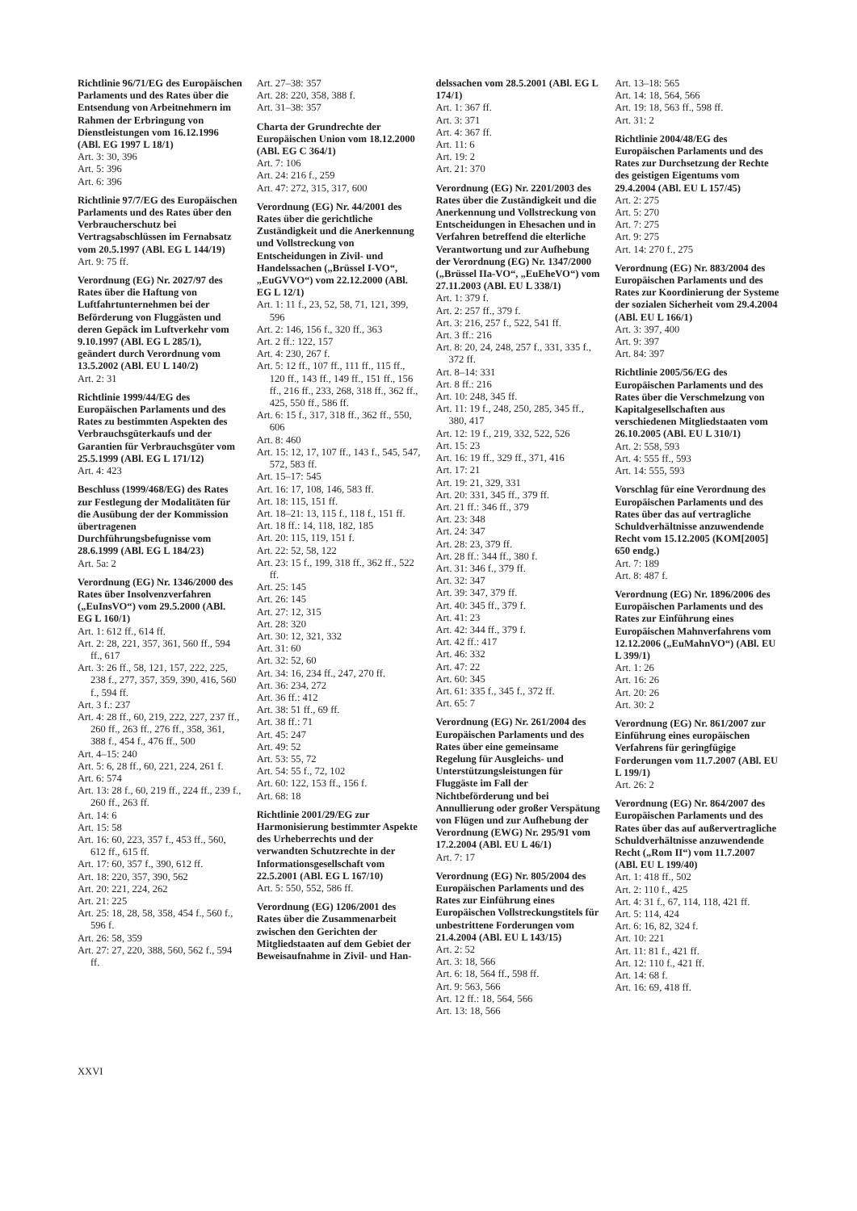Richtlinie 96/71/EG des Europäischen Parlaments und des Rates über die Entsendung von Arbeitnehmern im Rahmen der Erbringung von Dienstleistungen vom 16.12.1996 (ABl. EG 1997 L 18/1)
Art. 3: 30, 396
Art. 5: 396
Art. 6: 396
Richtlinie 97/7/EG des Europäischen Parlaments und des Rates über den Verbraucherschutz bei Vertragsabschlüssen im Fernabsatz vom 20.5.1997 (ABl. EG L 144/19)
Art. 9: 75 ff.
Verordnung (EG) Nr. 2027/97 des Rates über die Haftung von Luftfahrtunternehmen bei der Beförderung von Fluggästen und deren Gepäck im Luftverkehr vom 9.10.1997 (ABl. EG L 285/1), geändert durch Verordnung vom 13.5.2002 (ABl. EU L 140/2)
Art. 2: 31
Richtlinie 1999/44/EG des Europäischen Parlaments und des Rates zu bestimmten Aspekten des Verbrauchsgüterkaufs und der Garantien für Verbrauchsgüter vom 25.5.1999 (ABl. EG L 171/12)
Art. 4: 423
Beschluss (1999/468/EG) des Rates zur Festlegung der Modalitäten für die Ausübung der der Kommission übertragenen Durchführungsbefugnisse vom 28.6.1999 (ABl. EG L 184/23)
Art. 5a: 2
Verordnung (EG) Nr. 1346/2000 des Rates über Insolvenzverfahren („EuInsVO“) vom 29.5.2000 (ABl. EG L 160/1)
Art. 1: 612 ff., 614 ff.
Art. 2: 28, 221, 357, 361, 560 ff., 594 ff., 617
Art. 3: 26 ff., 58, 121, 157, 222, 225, 238 f., 277, 357, 359, 390, 416, 560 f., 594 ff.
Art. 3 f.: 237
Art. 4: 28 ff., 60, 219, 222, 227, 237 ff., 260 ff., 263 ff., 276 ff., 358, 361, 388 f., 454 f., 476 ff., 500
Art. 4–15: 240
Art. 5: 6, 28 ff., 60, 221, 224, 261 f.
Art. 6: 574
Art. 13: 28 f., 60, 219 ff., 224 ff., 239 f., 260 ff., 263 ff.
Art. 14: 6
Art. 15: 58
Art. 16: 60, 223, 357 f., 453 ff., 560, 612 ff., 615 ff.
Art. 17: 60, 357 f., 390, 612 ff.
Art. 18: 220, 357, 390, 562
Art. 20: 221, 224, 262
Art. 21: 225
Art. 25: 18, 28, 58, 358, 454 f., 560 f., 596 f.
Art. 26: 58, 359
Art. 27: 27, 220, 388, 560, 562 f., 594 ff.
Art. 27–38: 357
Art. 28: 220, 358, 388 f.
Art. 31–38: 357
Charta der Grundrechte der Europäischen Union vom 18.12.2000 (ABl. EG C 364/1)
Art. 7: 106
Art. 24: 216 f., 259
Art. 47: 272, 315, 317, 600
Verordnung (EG) Nr. 44/2001 des Rates über die gerichtliche Zuständigkeit und die Anerkennung und Vollstreckung von Entscheidungen in Zivil- und Handelssachen („Brüssel I-VO“, „EuGVVO“) vom 22.12.2000 (ABl. EG L 12/1)
Art. 1: 11 f., 23, 52, 58, 71, 121, 399, 596
Art. 2: 146, 156 f., 320 ff., 363
Art. 2 ff.: 122, 157
Art. 4: 230, 267 f.
Art. 5: 12 ff., 107 ff., 111 ff., 115 ff., 120 ff., 143 ff., 149 ff., 151 ff., 156 ff., 216 ff., 233, 268, 318 ff., 362 ff., 425, 550 ff., 586 ff.
Art. 6: 15 f., 317, 318 ff., 362 ff., 550, 606
Art. 8: 460
Art. 15: 12, 17, 107 ff., 143 f., 545, 547, 572, 583 ff.
Art. 15–17: 545
Art. 16: 17, 108, 146, 583 ff.
Art. 18: 115, 151 ff.
Art. 18–21: 13, 115 f., 118 f., 151 ff.
Art. 18 ff.: 14, 118, 182, 185
Art. 20: 115, 119, 151 f.
Art. 22: 52, 58, 122
Art. 23: 15 f., 199, 318 ff., 362 ff., 522 ff.
Art. 25: 145
Art. 26: 145
Art. 27: 12, 315
Art. 28: 320
Art. 30: 12, 321, 332
Art. 31: 60
Art. 32: 52, 60
Art. 34: 16, 234 ff., 247, 270 ff.
Art. 36: 234, 272
Art. 36 ff.: 412
Art. 38: 51 ff., 69 ff.
Art. 38 ff.: 71
Art. 45: 247
Art. 49: 52
Art. 53: 55, 72
Art. 54: 55 f., 72, 102
Art. 60: 122, 153 ff., 156 f.
Art. 68: 18
Richtlinie 2001/29/EG zur Harmonisierung bestimmter Aspekte des Urheberrechts und der verwandten Schutzrechte in der Informationsgesellschaft vom 22.5.2001 (ABl. EG L 167/10)
Art. 5: 550, 552, 586 ff.
Verordnung (EG) 1206/2001 des Rates über die Zusammenarbeit zwischen den Gerichten der Mitgliedstaaten auf dem Gebiet der Beweisaufnahme in Zivil- und Han-
delssachen vom 28.5.2001 (ABl. EG L 174/1)
Art. 1: 367 ff.
Art. 3: 371
Art. 4: 367 ff.
Art. 11: 6
Art. 19: 2
Art. 21: 370
Verordnung (EG) Nr. 2201/2003 des Rates über die Zuständigkeit und die Anerkennung und Vollstreckung von Entscheidungen in Ehesachen und in Verfahren betreffend die elterliche Verantwortung und zur Aufhebung der Verordnung (EG) Nr. 1347/2000 („Brüssel IIa-VO“, „EuEheVO“) vom 27.11.2003 (ABl. EU L 338/1)
Art. 1: 379 f.
Art. 2: 257 ff., 379 f.
Art. 3: 216, 257 f., 522, 541 ff.
Art. 3 ff.: 216
Art. 8: 20, 24, 248, 257 f., 331, 335 f., 372 ff.
Art. 8–14: 331
Art. 8 ff.: 216
Art. 10: 248, 345 ff.
Art. 11: 19 f., 248, 250, 285, 345 ff., 380, 417
Art. 12: 19 f., 219, 332, 522, 526
Art. 15: 23
Art. 16: 19 ff., 329 ff., 371, 416
Art. 17: 21
Art. 19: 21, 329, 331
Art. 20: 331, 345 ff., 379 ff.
Art. 21 ff.: 346 ff., 379
Art. 23: 348
Art. 24: 347
Art. 28: 23, 379 ff.
Art. 28 ff.: 344 ff., 380 f.
Art. 31: 346 f., 379 ff.
Art. 32: 347
Art. 39: 347, 379 ff.
Art. 40: 345 ff., 379 f.
Art. 41: 23
Art. 42: 344 ff., 379 f.
Art. 42 ff.: 417
Art. 46: 332
Art. 47: 22
Art. 60: 345
Art. 61: 335 f., 345 f., 372 ff.
Art. 65: 7
Verordnung (EG) Nr. 261/2004 des Europäischen Parlaments und des Rates über eine gemeinsame Regelung für Ausgleichs- und Unterstützungsleistungen für Fluggäste im Fall der Nichtbeförderung und bei Annullierung oder großer Verspätung von Flügen und zur Aufhebung der Verordnung (EWG) Nr. 295/91 vom 17.2.2004 (ABl. EU L 46/1)
Art. 7: 17
Verordnung (EG) Nr. 805/2004 des Europäischen Parlaments und des Rates zur Einführung eines Europäischen Vollstreckungstitels für unbestrittene Forderungen vom 21.4.2004 (ABl. EU L 143/15)
Art. 2: 52
Art. 3: 18, 566
Art. 6: 18, 564 ff., 598 ff.
Art. 9: 563, 566
Art. 12 ff.: 18, 564, 566
Art. 13: 18, 566
Art. 13–18: 565
Art. 14: 18, 564, 566
Art. 19: 18, 563 ff., 598 ff.
Art. 31: 2
Richtlinie 2004/48/EG des Europäischen Parlaments und des Rates zur Durchsetzung der Rechte des geistigen Eigentums vom 29.4.2004 (ABl. EU L 157/45)
Art. 2: 275
Art. 5: 270
Art. 7: 275
Art. 9: 275
Art. 14: 270 f., 275
Verordnung (EG) Nr. 883/2004 des Europäischen Parlaments und des Rates zur Koordinierung der Systeme der sozialen Sicherheit vom 29.4.2004 (ABl. EU L 166/1)
Art. 3: 397, 400
Art. 9: 397
Art. 84: 397
Richtlinie 2005/56/EG des Europäischen Parlaments und des Rates über die Verschmelzung von Kapitalgesellschaften aus verschiedenen Mitgliedstaaten vom 26.10.2005 (ABl. EU L 310/1)
Art. 2: 558, 593
Art. 4: 555 ff., 593
Art. 14: 555, 593
Vorschlag für eine Verordnung des Europäischen Parlaments und des Rates über das auf vertragliche Schuldverhältnisse anzuwendende Recht vom 15.12.2005 (KOM[2005] 650 endg.)
Art. 7: 189
Art. 8: 487 f.
Verordnung (EG) Nr. 1896/2006 des Europäischen Parlaments und des Rates zur Einführung eines Europäischen Mahnverfahrens vom 12.12.2006 („EuMahnVO“) (ABl. EU L 399/1)
Art. 1: 26
Art. 16: 26
Art. 20: 26
Art. 30: 2
Verordnung (EG) Nr. 861/2007 zur Einführung eines europäischen Verfahrens für geringfügige Forderungen vom 11.7.2007 (ABl. EU L 199/1)
Art. 26: 2
Verordnung (EG) Nr. 864/2007 des Europäischen Parlaments und des Rates über das auf außervertragliche Schuldverhältnisse anzuwendende Recht („Rom II“) vom 11.7.2007 (ABl. EU L 199/40)
Art. 1: 418 ff., 502
Art. 2: 110 f., 425
Art. 4: 31 f., 67, 114, 118, 421 ff.
Art. 5: 114, 424
Art. 6: 16, 82, 324 f.
Art. 10: 221
Art. 11: 81 f., 421 ff.
Art. 12: 110 f., 421 ff.
Art. 14: 68 f.
Art. 16: 69, 418 ff.
XXVI